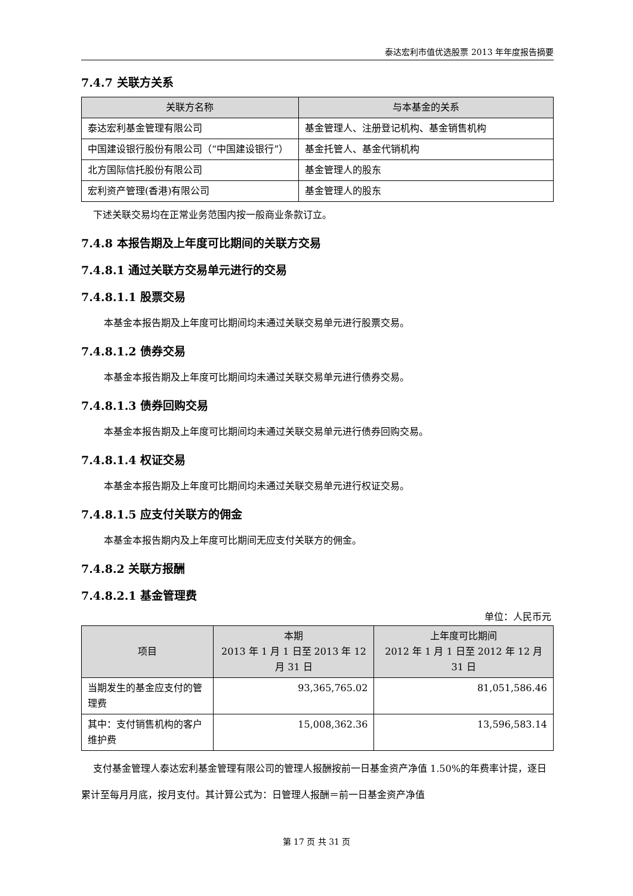泰达宏利市值优选股票 2013 年年度报告摘要
7.4.7 关联方关系
| 关联方名称 | 与本基金的关系 |
| --- | --- |
| 泰达宏利基金管理有限公司 | 基金管理人、注册登记机构、基金销售机构 |
| 中国建设银行股份有限公司（“中国建设银行”） | 基金托管人、基金代销机构 |
| 北方国际信托股份有限公司 | 基金管理人的股东 |
| 宏利资产管理(香港)有限公司 | 基金管理人的股东 |
下述关联交易均在正常业务范围内按一般商业条款订立。
7.4.8 本报告期及上年度可比期间的关联方交易
7.4.8.1 通过关联方交易单元进行的交易
7.4.8.1.1 股票交易
本基金本报告期及上年度可比期间均未通过关联交易单元进行股票交易。
7.4.8.1.2 债券交易
本基金本报告期及上年度可比期间均未通过关联交易单元进行债券交易。
7.4.8.1.3 债券回购交易
本基金本报告期及上年度可比期间均未通过关联交易单元进行债券回购交易。
7.4.8.1.4 权证交易
本基金本报告期及上年度可比期间均未通过关联交易单元进行权证交易。
7.4.8.1.5 应支付关联方的佣金
本基金本报告期内及上年度可比期间无应支付关联方的佣金。
7.4.8.2 关联方报酬
7.4.8.2.1 基金管理费
单位：人民币元
| 项目 | 本期 2013 年 1 月 1 日至 2013 年 12 月 31 日 | 上年度可比期间 2012 年 1 月 1 日至 2012 年 12 月 31 日 |
| --- | --- | --- |
| 当期发生的基金应支付的管理费 | 93,365,765.02 | 81,051,586.46 |
| 其中：支付销售机构的客户维护费 | 15,008,362.36 | 13,596,583.14 |
支付基金管理人泰达宏利基金管理有限公司的管理人报酬按前一日基金资产净值 1.50%的年费率计提，逐日累计至每月月底，按月支付。其计算公式为：日管理人报酬＝前一日基金资产净值
第 17 页 共 31 页